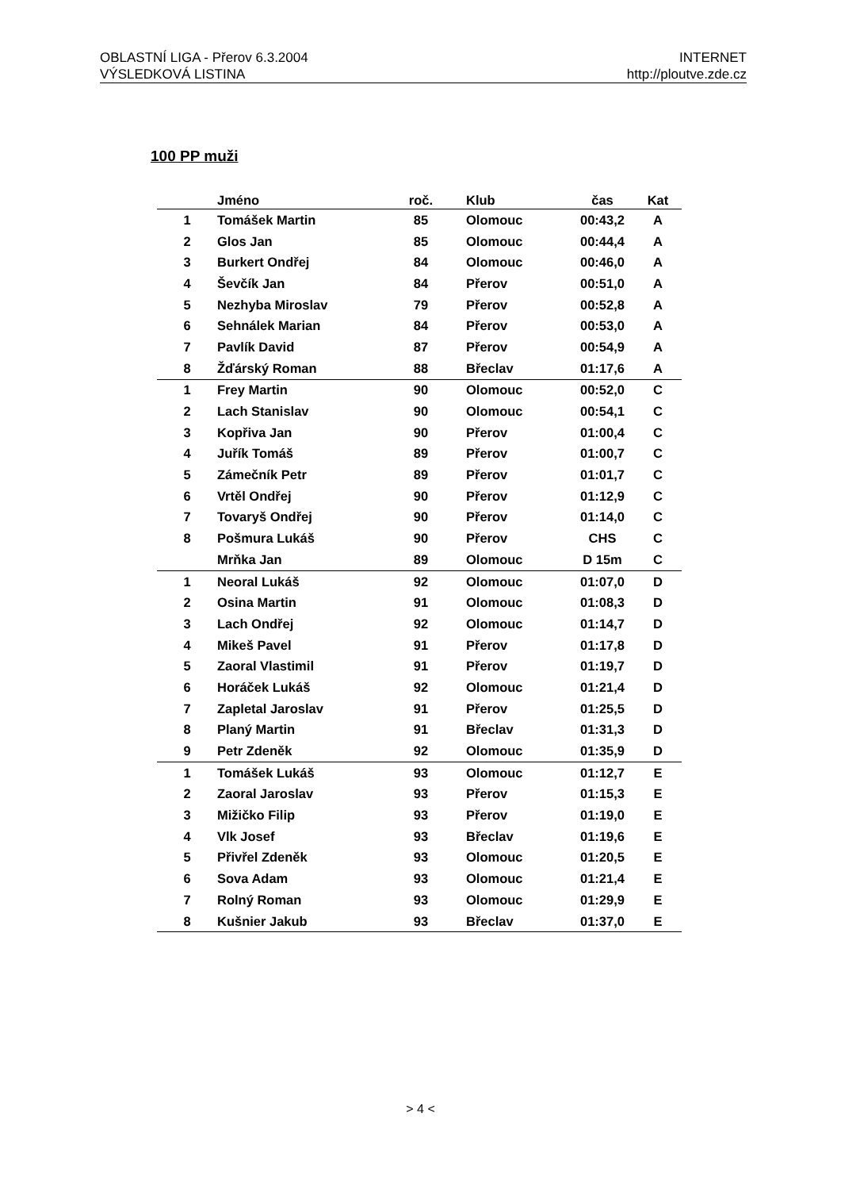OBLASTNÍ LIGA - Přerov 6.3.2004
VÝSLEDKOVÁ LISTINA
INTERNET
http://ploutve.zde.cz
100 PP muži
| | Jméno | roč. | | Klub | čas | Kat |
| --- | --- | --- | --- | --- | --- | --- |
| 1 | Tomášek Martin | 85 | | Olomouc | 00:43,2 | A |
| 2 | Glos Jan | 85 | | Olomouc | 00:44,4 | A |
| 3 | Burkert Ondřej | 84 | | Olomouc | 00:46,0 | A |
| 4 | Ševčík Jan | 84 | | Přerov | 00:51,0 | A |
| 5 | Nezhyba Miroslav | 79 | | Přerov | 00:52,8 | A |
| 6 | Sehnálek Marian | 84 | | Přerov | 00:53,0 | A |
| 7 | Pavlík David | 87 | | Přerov | 00:54,9 | A |
| 8 | Žďárský Roman | 88 | | Břeclav | 01:17,6 | A |
| 1 | Frey Martin | 90 | | Olomouc | 00:52,0 | C |
| 2 | Lach Stanislav | 90 | | Olomouc | 00:54,1 | C |
| 3 | Kopřiva Jan | 90 | | Přerov | 01:00,4 | C |
| 4 | Juřík Tomáš | 89 | | Přerov | 01:00,7 | C |
| 5 | Zámečník Petr | 89 | | Přerov | 01:01,7 | C |
| 6 | Vrtěl Ondřej | 90 | | Přerov | 01:12,9 | C |
| 7 | Tovaryš Ondřej | 90 | | Přerov | 01:14,0 | C |
| 8 | Pošmura Lukáš | 90 | | Přerov | CHS | C |
| | Mrňka Jan | 89 | | Olomouc | D 15m | C |
| 1 | Neoral Lukáš | 92 | | Olomouc | 01:07,0 | D |
| 2 | Osina Martin | 91 | | Olomouc | 01:08,3 | D |
| 3 | Lach Ondřej | 92 | | Olomouc | 01:14,7 | D |
| 4 | Mikeš Pavel | 91 | | Přerov | 01:17,8 | D |
| 5 | Zaoral Vlastimil | 91 | | Přerov | 01:19,7 | D |
| 6 | Horáček Lukáš | 92 | | Olomouc | 01:21,4 | D |
| 7 | Zapletal Jaroslav | 91 | | Přerov | 01:25,5 | D |
| 8 | Planý Martin | 91 | | Břeclav | 01:31,3 | D |
| 9 | Petr Zdeněk | 92 | | Olomouc | 01:35,9 | D |
| 1 | Tomášek Lukáš | 93 | | Olomouc | 01:12,7 | E |
| 2 | Zaoral Jaroslav | 93 | | Přerov | 01:15,3 | E |
| 3 | Mižičko Filip | 93 | | Přerov | 01:19,0 | E |
| 4 | Vlk Josef | 93 | | Břeclav | 01:19,6 | E |
| 5 | Přivřel Zdeněk | 93 | | Olomouc | 01:20,5 | E |
| 6 | Sova Adam | 93 | | Olomouc | 01:21,4 | E |
| 7 | Rolný Roman | 93 | | Olomouc | 01:29,9 | E |
| 8 | Kušnier Jakub | 93 | | Břeclav | 01:37,0 | E |
> 4 <